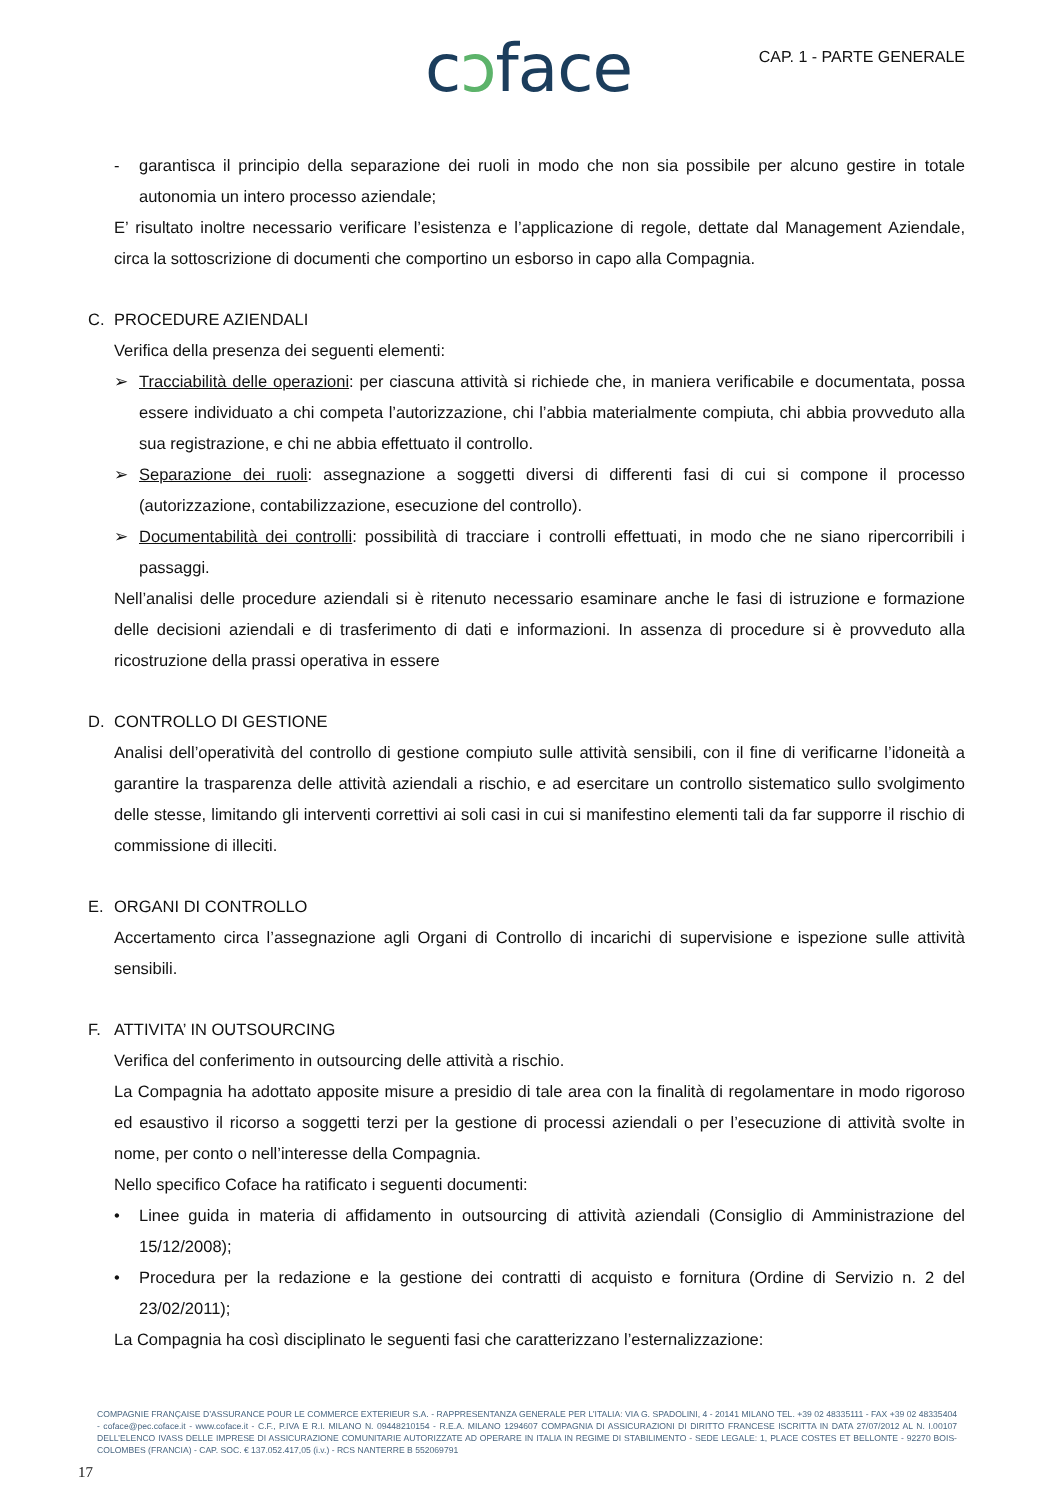cↄface CAP. 1 - PARTE GENERALE
- garantisca il principio della separazione dei ruoli in modo che non sia possibile per alcuno gestire in totale autonomia un intero processo aziendale;
E’ risultato inoltre necessario verificare l’esistenza e l’applicazione di regole, dettate dal Management Aziendale, circa la sottoscrizione di documenti che comportino un esborso in capo alla Compagnia.
C. PROCEDURE AZIENDALI
Verifica della presenza dei seguenti elementi:
➢ Tracciabilità delle operazioni: per ciascuna attività si richiede che, in maniera verificabile e documentata, possa essere individuato a chi competa l’autorizzazione, chi l’abbia materialmente compiuta, chi abbia provveduto alla sua registrazione, e chi ne abbia effettuato il controllo.
➢ Separazione dei ruoli: assegnazione a soggetti diversi di differenti fasi di cui si compone il processo (autorizzazione, contabilizzazione, esecuzione del controllo).
➢ Documentabilità dei controlli: possibilità di tracciare i controlli effettuati, in modo che ne siano ripercorribili i passaggi.
Nell’analisi delle procedure aziendali si è ritenuto necessario esaminare anche le fasi di istruzione e formazione delle decisioni aziendali e di trasferimento di dati e informazioni. In assenza di procedure si è provveduto alla ricostruzione della prassi operativa in essere
D. CONTROLLO DI GESTIONE
Analisi dell’operatività del controllo di gestione compiuto sulle attività sensibili, con il fine di verificarne l’idoneità a garantire la trasparenza delle attività aziendali a rischio, e ad esercitare un controllo sistematico sullo svolgimento delle stesse, limitando gli interventi correttivi ai soli casi in cui si manifestino elementi tali da far supporre il rischio di commissione di illeciti.
E. ORGANI DI CONTROLLO
Accertamento circa l’assegnazione agli Organi di Controllo di incarichi di supervisione e ispezione sulle attività sensibili.
F. ATTIVITA’ IN OUTSOURCING
Verifica del conferimento in outsourcing delle attività a rischio.
La Compagnia ha adottato apposite misure a presidio di tale area con la finalità di regolamentare in modo rigoroso ed esaustivo il ricorso a soggetti terzi per la gestione di processi aziendali o per l’esecuzione di attività svolte in nome, per conto o nell’interesse della Compagnia.
Nello specifico Coface ha ratificato i seguenti documenti:
• Linee guida in materia di affidamento in outsourcing di attività aziendali (Consiglio di Amministrazione del 15/12/2008);
• Procedura per la redazione e la gestione dei contratti di acquisto e fornitura (Ordine di Servizio n. 2 del 23/02/2011);
La Compagnia ha così disciplinato le seguenti fasi che caratterizzano l’esternalizzazione:
COMPAGNIE FRANÇAISE D’ASSURANCE POUR LE COMMERCE EXTERIEUR S.A. - RAPPRESENTANZA GENERALE PER L’ITALIA: VIA G. SPADOLINI, 4 - 20141 MILANO TEL. +39 02 48335111 - FAX +39 02 48335404 - coface@pec.coface.it - www.coface.it - C.F., P.IVA E R.I. MILANO N. 09448210154 - R.E.A. MILANO 1294607 COMPAGNIA DI ASSICURAZIONI DI DIRITTO FRANCESE ISCRITTA IN DATA 27/07/2012 AL N. I.00107 DELL’ELENCO IVASS DELLE IMPRESE DI ASSICURAZIONE COMUNITARIE AUTORIZZATE AD OPERARE IN ITALIA IN REGIME DI STABILIMENTO - SEDE LEGALE: 1, PLACE COSTES ET BELLONTE - 92270 BOIS-COLOMBES (FRANCIA) - CAP. SOC. € 137.052.417,05 (i.v.) - RCS NANTERRE B 552069791
17